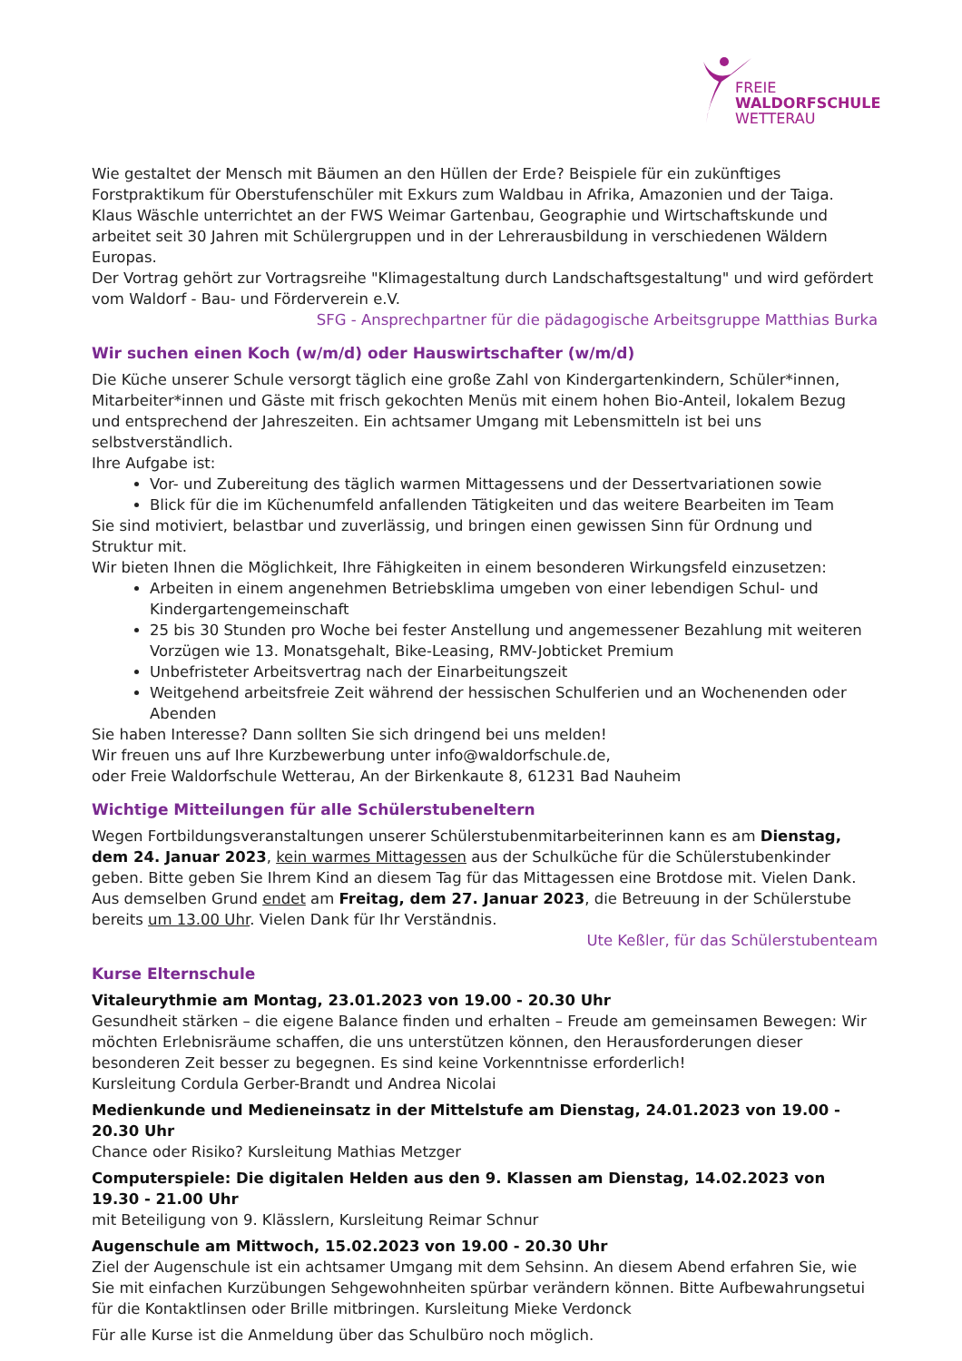FREIE
WALDORFSCHULE
WETTERAU
Wie gestaltet der Mensch mit Bäumen an den Hüllen der Erde? Beispiele für ein zukünftiges Forstpraktikum für Oberstufenschüler mit Exkurs zum Waldbau in Afrika, Amazonien und der Taiga.
Klaus Wäschle unterrichtet an der FWS Weimar Gartenbau, Geographie und Wirtschaftskunde und arbeitet seit 30 Jahren mit Schülergruppen und in der Lehrerausbildung in verschiedenen Wäldern Europas.
Der Vortrag gehört zur Vortragsreihe "Klimagestaltung durch Landschaftsgestaltung" und wird gefördert vom Waldorf - Bau- und Förderverein e.V.
SFG - Ansprechpartner für die pädagogische Arbeitsgruppe Matthias Burka
Wir suchen einen Koch (w/m/d) oder Hauswirtschafter (w/m/d)
Die Küche unserer Schule versorgt täglich eine große Zahl von Kindergartenkindern, Schüler*innen, Mitarbeiter*innen und Gäste mit frisch gekochten Menüs mit einem hohen Bio-Anteil, lokalem Bezug und entsprechend der Jahreszeiten. Ein achtsamer Umgang mit Lebensmitteln ist bei uns selbstverständlich.
Ihre Aufgabe ist:
Vor- und Zubereitung des täglich warmen Mittagessens und der Dessertvariationen sowie
Blick für die im Küchenumfeld anfallenden Tätigkeiten und das weitere Bearbeiten im Team
Sie sind motiviert, belastbar und zuverlässig, und bringen einen gewissen Sinn für Ordnung und Struktur mit.
Wir bieten Ihnen die Möglichkeit, Ihre Fähigkeiten in einem besonderen Wirkungsfeld einzusetzen:
Arbeiten in einem angenehmen Betriebsklima umgeben von einer lebendigen Schul- und Kindergartengemeinschaft
25 bis 30 Stunden pro Woche bei fester Anstellung und angemessener Bezahlung mit weiteren Vorzügen wie 13. Monatsgehalt, Bike-Leasing, RMV-Jobticket Premium
Unbefristeter Arbeitsvertrag nach der Einarbeitungszeit
Weitgehend arbeitsfreie Zeit während der hessischen Schulferien und an Wochenenden oder Abenden
Sie haben Interesse? Dann sollten Sie sich dringend bei uns melden!
Wir freuen uns auf Ihre Kurzbewerbung unter info@waldorfschule.de,
oder Freie Waldorfschule Wetterau, An der Birkenkaute 8, 61231 Bad Nauheim
Wichtige Mitteilungen für alle Schülerstubeneltern
Wegen Fortbildungsveranstaltungen unserer Schülerstubenmitarbeiterinnen kann es am Dienstag, dem 24. Januar 2023, kein warmes Mittagessen aus der Schulküche für die Schülerstubenkinder geben. Bitte geben Sie Ihrem Kind an diesem Tag für das Mittagessen eine Brotdose mit. Vielen Dank.
Aus demselben Grund endet am Freitag, dem 27. Januar 2023, die Betreuung in der Schülerstube bereits um 13.00 Uhr. Vielen Dank für Ihr Verständnis.
Ute Keßler, für das Schülerstubenteam
Kurse Elternschule
Vitaleurythmie am Montag, 23.01.2023 von 19.00 - 20.30 Uhr
Gesundheit stärken – die eigene Balance finden und erhalten – Freude am gemeinsamen Bewegen: Wir möchten Erlebnisräume schaffen, die uns unterstützen können, den Herausforderungen dieser besonderen Zeit besser zu begegnen. Es sind keine Vorkenntnisse erforderlich!
Kursleitung Cordula Gerber-Brandt und Andrea Nicolai
Medienkunde und Medieneinsatz in der Mittelstufe am Dienstag, 24.01.2023 von 19.00 - 20.30 Uhr
Chance oder Risiko? Kursleitung Mathias Metzger
Computerspiele: Die digitalen Helden aus den 9. Klassen am Dienstag, 14.02.2023 von 19.30 - 21.00 Uhr
mit Beteiligung von 9. Klässlern, Kursleitung Reimar Schnur
Augenschule am Mittwoch, 15.02.2023 von 19.00 - 20.30 Uhr
Ziel der Augenschule ist ein achtsamer Umgang mit dem Sehsinn. An diesem Abend erfahren Sie, wie Sie mit einfachen Kurzübungen Sehgewohnheiten spürbar verändern können. Bitte Aufbewahrungsetui für die Kontaktlinsen oder Brille mitbringen. Kursleitung Mieke Verdonck
Für alle Kurse ist die Anmeldung über das Schulbüro noch möglich.